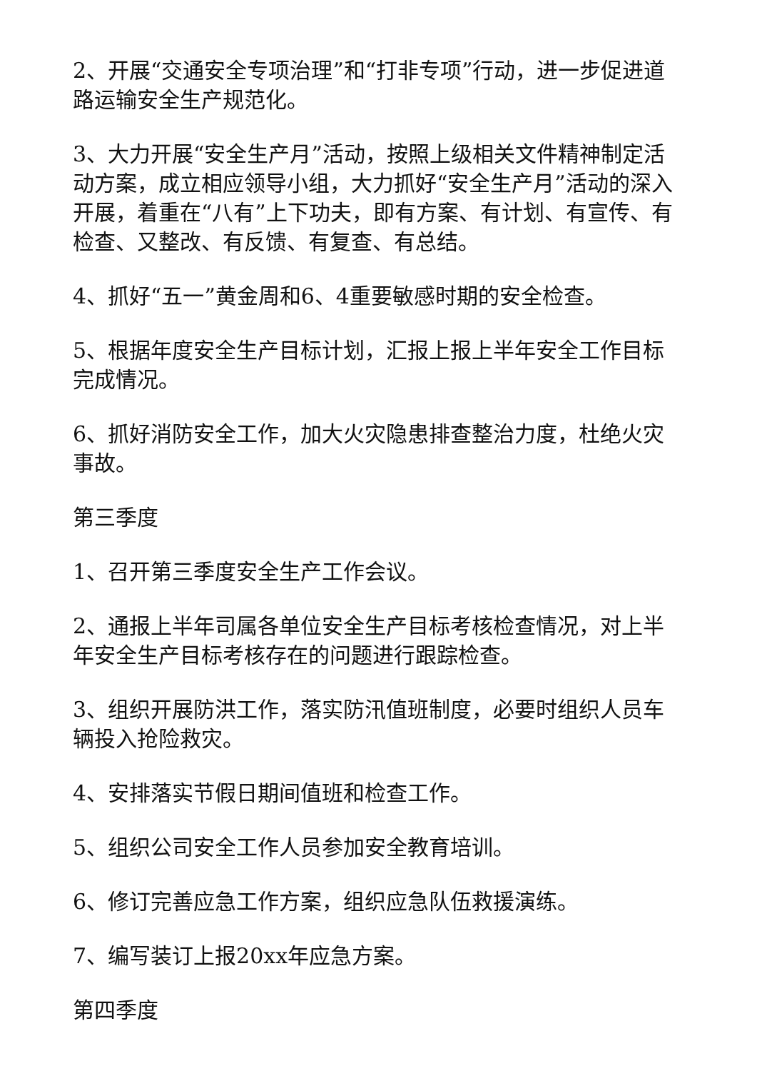2、开展“交通安全专项治理”和“打非专项”行动，进一步促进道路运输安全生产规范化。
3、大力开展“安全生产月”活动，按照上级相关文件精神制定活动方案，成立相应领导小组，大力抓好“安全生产月”活动的深入开展，着重在“八有”上下功夫，即有方案、有计划、有宣传、有检查、又整改、有反馈、有复查、有总结。
4、抓好“五一”黄金周和6、4重要敏感时期的安全检查。
5、根据年度安全生产目标计划，汇报上报上半年安全工作目标完成情况。
6、抓好消防安全工作，加大火灾隐患排查整治力度，杜绝火灾事故。
第三季度
1、召开第三季度安全生产工作会议。
2、通报上半年司属各单位安全生产目标考核检查情况，对上半年安全生产目标考核存在的问题进行跟踪检查。
3、组织开展防洪工作，落实防汛值班制度，必要时组织人员车辆投入抢险救灾。
4、安排落实节假日期间值班和检查工作。
5、组织公司安全工作人员参加安全教育培训。
6、修订完善应急工作方案，组织应急队伍救援演练。
7、编写装订上报20xx年应急方案。
第四季度